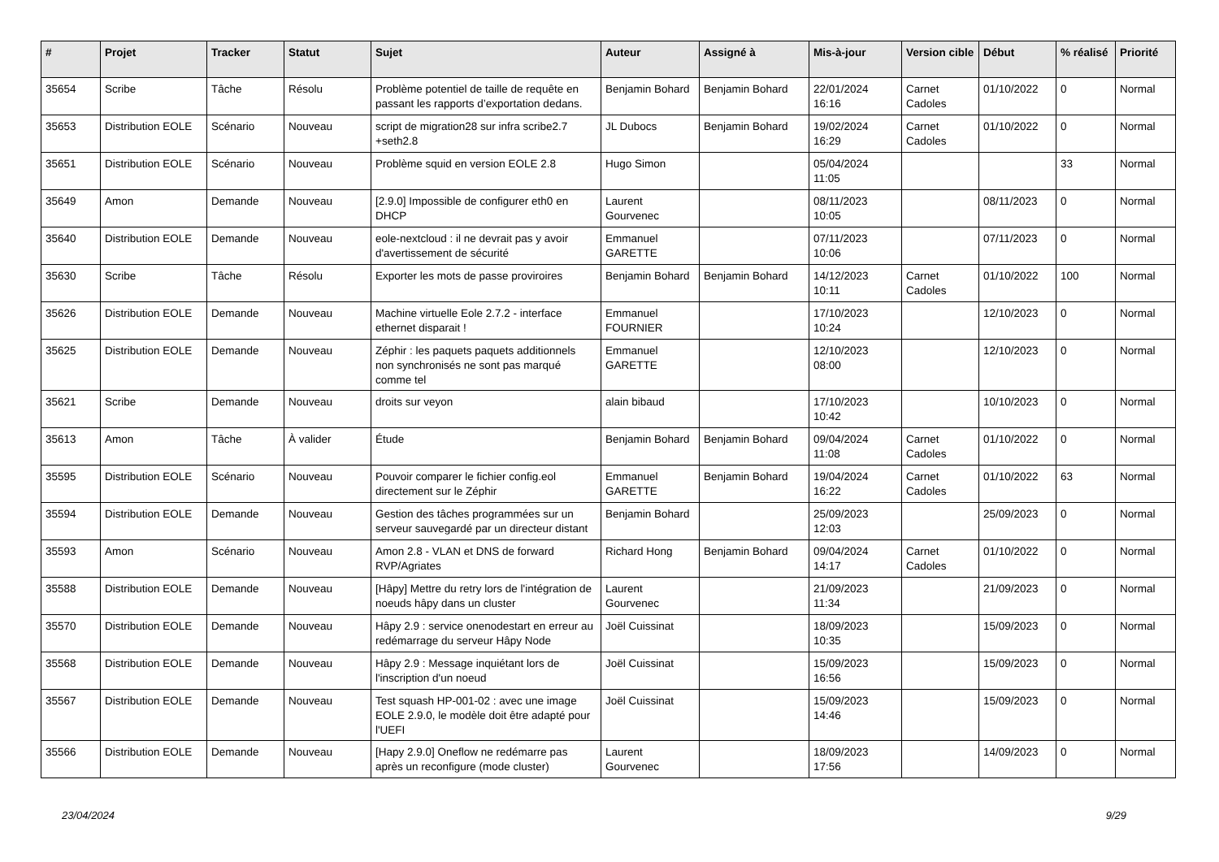| # | Projet | Tracker | Statut | Sujet | Auteur | Assigné à | Mis-à-jour | Version cible | Début | % réalisé | Priorité |
| --- | --- | --- | --- | --- | --- | --- | --- | --- | --- | --- | --- |
| 35654 | Scribe | Tâche | Résolu | Problème potentiel de taille de requête en passant les rapports d’exportation dedans. | Benjamin Bohard | Benjamin Bohard | 22/01/2024 16:16 | Carnet Cadoles | 01/10/2022 | 0 | Normal |
| 35653 | Distribution EOLE | Scénario | Nouveau | script de migration28 sur infra scribe2.7 +seth2.8 | JL Dubocs | Benjamin Bohard | 19/02/2024 16:29 | Carnet Cadoles | 01/10/2022 | 0 | Normal |
| 35651 | Distribution EOLE | Scénario | Nouveau | Problème squid en version EOLE 2.8 | Hugo Simon | | 05/04/2024 11:05 | | | 33 | Normal |
| 35649 | Amon | Demande | Nouveau | [2.9.0] Impossible de configurer eth0 en DHCP | Laurent Gourvenec | | 08/11/2023 10:05 | | 08/11/2023 | 0 | Normal |
| 35640 | Distribution EOLE | Demande | Nouveau | eole-nextcloud : il ne devrait pas y avoir d'avertissement de sécurité | Emmanuel GARETTE | | 07/11/2023 10:06 | | 07/11/2023 | 0 | Normal |
| 35630 | Scribe | Tâche | Résolu | Exporter les mots de passe proviroires | Benjamin Bohard | Benjamin Bohard | 14/12/2023 10:11 | Carnet Cadoles | 01/10/2022 | 100 | Normal |
| 35626 | Distribution EOLE | Demande | Nouveau | Machine virtuelle Eole 2.7.2 - interface ethernet disparait ! | Emmanuel FOURNIER | | 17/10/2023 10:24 | | 12/10/2023 | 0 | Normal |
| 35625 | Distribution EOLE | Demande | Nouveau | Zéphir : les paquets paquets additionnels non synchronisés ne sont pas marqué comme tel | Emmanuel GARETTE | | 12/10/2023 08:00 | | 12/10/2023 | 0 | Normal |
| 35621 | Scribe | Demande | Nouveau | droits sur veyon | alain bibaud | | 17/10/2023 10:42 | | 10/10/2023 | 0 | Normal |
| 35613 | Amon | Tâche | À valider | Étude | Benjamin Bohard | Benjamin Bohard | 09/04/2024 11:08 | Carnet Cadoles | 01/10/2022 | 0 | Normal |
| 35595 | Distribution EOLE | Scénario | Nouveau | Pouvoir comparer le fichier config.eol directement sur le Zéphir | Emmanuel GARETTE | Benjamin Bohard | 19/04/2024 16:22 | Carnet Cadoles | 01/10/2022 | 63 | Normal |
| 35594 | Distribution EOLE | Demande | Nouveau | Gestion des tâches programmées sur un serveur sauvegardé par un directeur distant | Benjamin Bohard | | 25/09/2023 12:03 | | 25/09/2023 | 0 | Normal |
| 35593 | Amon | Scénario | Nouveau | Amon 2.8 - VLAN et DNS de forward RVP/Agriates | Richard Hong | Benjamin Bohard | 09/04/2024 14:17 | Carnet Cadoles | 01/10/2022 | 0 | Normal |
| 35588 | Distribution EOLE | Demande | Nouveau | [Hâpy] Mettre du retry lors de l'intégration de noeuds hâpy dans un cluster | Laurent Gourvenec | | 21/09/2023 11:34 | | 21/09/2023 | 0 | Normal |
| 35570 | Distribution EOLE | Demande | Nouveau | Hâpy 2.9 : service onenodestart en erreur au redémarrage du serveur Hâpy Node | Joël Cuissinat | | 18/09/2023 10:35 | | 15/09/2023 | 0 | Normal |
| 35568 | Distribution EOLE | Demande | Nouveau | Hâpy 2.9 : Message inquiétant lors de l'inscription d'un noeud | Joël Cuissinat | | 15/09/2023 16:56 | | 15/09/2023 | 0 | Normal |
| 35567 | Distribution EOLE | Demande | Nouveau | Test squash HP-001-02 : avec une image EOLE 2.9.0, le modèle doit être adapté pour l'UEFI | Joël Cuissinat | | 15/09/2023 14:46 | | 15/09/2023 | 0 | Normal |
| 35566 | Distribution EOLE | Demande | Nouveau | [Hapy 2.9.0] Oneflow ne redémarre pas après un reconfigure (mode cluster) | Laurent Gourvenec | | 18/09/2023 17:56 | | 14/09/2023 | 0 | Normal |
23/04/2024 9/29